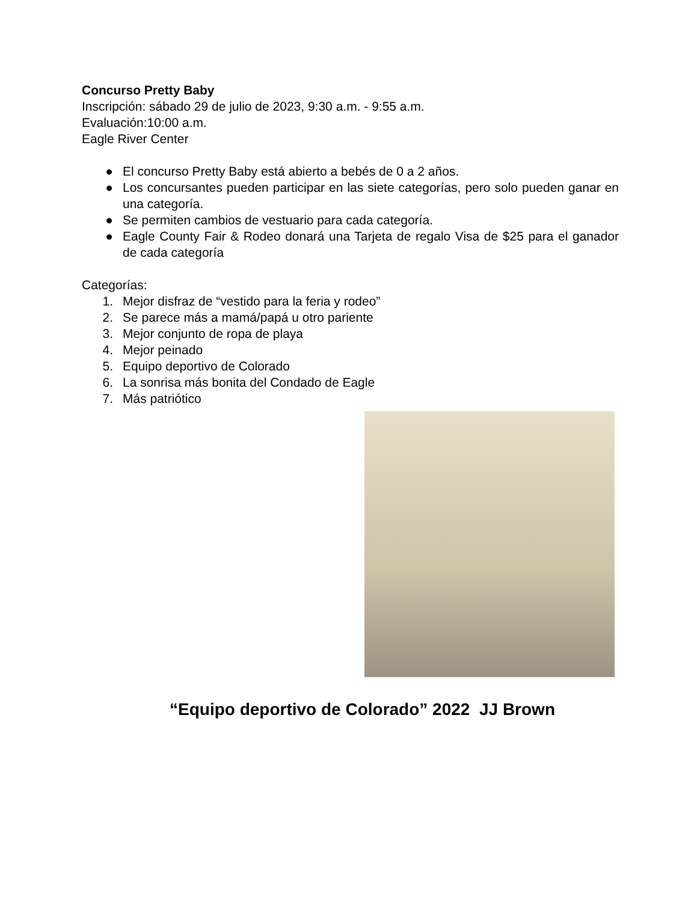Concurso Pretty Baby
Inscripción: sábado 29 de julio de 2023, 9:30 a.m. - 9:55 a.m.
Evaluación:10:00 a.m.
Eagle River Center
● El concurso Pretty Baby está abierto a bebés de 0 a 2 años.
● Los concursantes pueden participar en las siete categorías, pero solo pueden ganar en una categoría.
● Se permiten cambios de vestuario para cada categoría.
● Eagle County Fair & Rodeo donará una Tarjeta de regalo Visa de $25 para el ganador de cada categoría
Categorías:
1. Mejor disfraz de “vestido para la feria y rodeo”
2. Se parece más a mamá/papá u otro pariente
3. Mejor conjunto de ropa de playa
4. Mejor peinado
5. Equipo deportivo de Colorado
6. La sonrisa más bonita del Condado de Eagle
7. Más patriótico
“Equipo deportivo de Colorado” 2022 JJ Brown